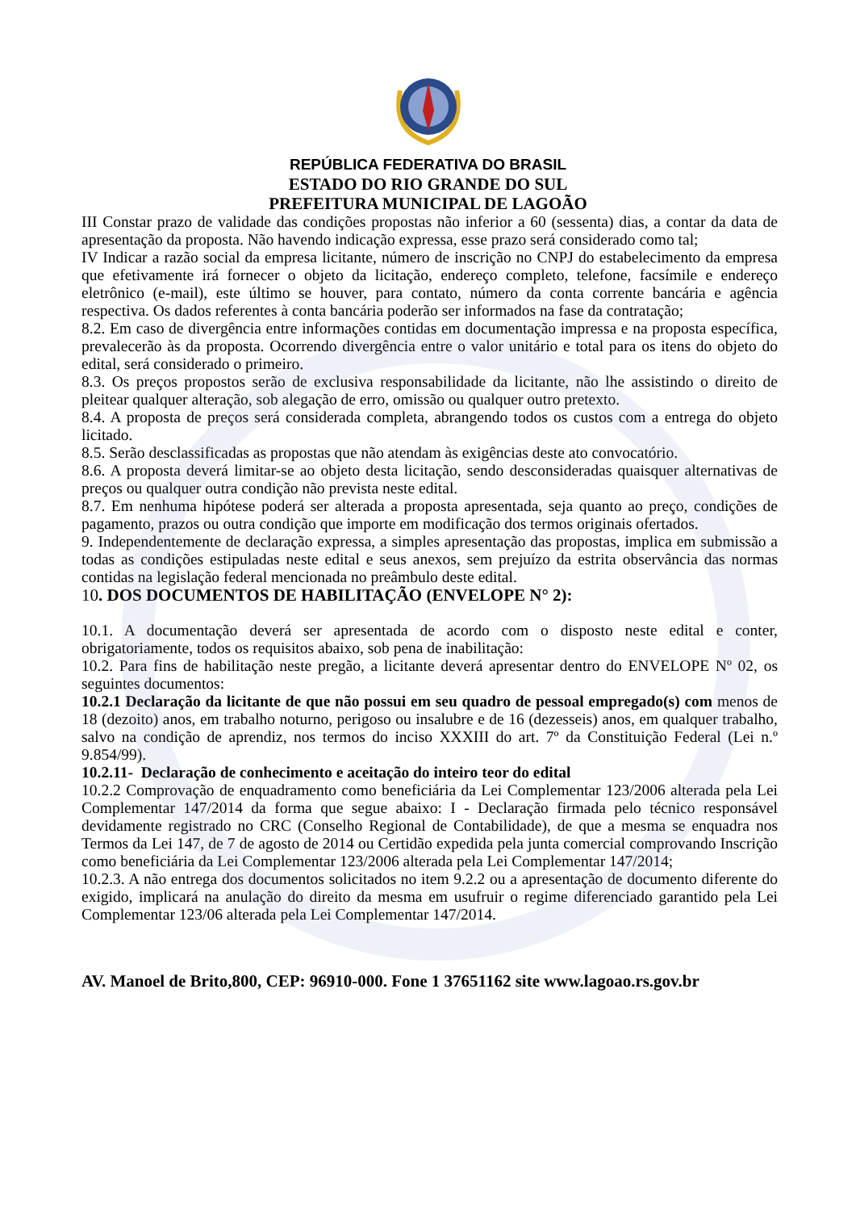REPÚBLICA FEDERATIVA DO BRASIL
ESTADO DO RIO GRANDE DO SUL
PREFEITURA MUNICIPAL DE LAGOÃO
III Constar prazo de validade das condições propostas não inferior a 60 (sessenta) dias, a contar da data de apresentação da proposta. Não havendo indicação expressa, esse prazo será considerado como tal;
IV Indicar a razão social da empresa licitante, número de inscrição no CNPJ do estabelecimento da empresa que efetivamente irá fornecer o objeto da licitação, endereço completo, telefone, facsímile e endereço eletrônico (e-mail), este último se houver, para contato, número da conta corrente bancária e agência respectiva. Os dados referentes à conta bancária poderão ser informados na fase da contratação;
8.2. Em caso de divergência entre informações contidas em documentação impressa e na proposta específica, prevalecerão às da proposta. Ocorrendo divergência entre o valor unitário e total para os itens do objeto do edital, será considerado o primeiro.
8.3. Os preços propostos serão de exclusiva responsabilidade da licitante, não lhe assistindo o direito de pleitear qualquer alteração, sob alegação de erro, omissão ou qualquer outro pretexto.
8.4. A proposta de preços será considerada completa, abrangendo todos os custos com a entrega do objeto licitado.
8.5. Serão desclassificadas as propostas que não atendam às exigências deste ato convocatório.
8.6. A proposta deverá limitar-se ao objeto desta licitação, sendo desconsideradas quaisquer alternativas de preços ou qualquer outra condição não prevista neste edital.
8.7. Em nenhuma hipótese poderá ser alterada a proposta apresentada, seja quanto ao preço, condições de pagamento, prazos ou outra condição que importe em modificação dos termos originais ofertados.
9. Independentemente de declaração expressa, a simples apresentação das propostas, implica em submissão a todas as condições estipuladas neste edital e seus anexos, sem prejuízo da estrita observância das normas contidas na legislação federal mencionada no preâmbulo deste edital.
10. DOS DOCUMENTOS DE HABILITAÇÃO (ENVELOPE N° 2):
10.1. A documentação deverá ser apresentada de acordo com o disposto neste edital e conter, obrigatoriamente, todos os requisitos abaixo, sob pena de inabilitação:
10.2. Para fins de habilitação neste pregão, a licitante deverá apresentar dentro do ENVELOPE Nº 02, os seguintes documentos:
10.2.1 Declaração da licitante de que não possui em seu quadro de pessoal empregado(s) com menos de 18 (dezoito) anos, em trabalho noturno, perigoso ou insalubre e de 16 (dezesseis) anos, em qualquer trabalho, salvo na condição de aprendiz, nos termos do inciso XXXIII do art. 7º da Constituição Federal (Lei n.º 9.854/99).
10.2.11- Declaração de conhecimento e aceitação do inteiro teor do edital
10.2.2 Comprovação de enquadramento como beneficiária da Lei Complementar 123/2006 alterada pela Lei Complementar 147/2014 da forma que segue abaixo: I - Declaração firmada pelo técnico responsável devidamente registrado no CRC (Conselho Regional de Contabilidade), de que a mesma se enquadra nos Termos da Lei 147, de 7 de agosto de 2014 ou Certidão expedida pela junta comercial comprovando Inscrição como beneficiária da Lei Complementar 123/2006 alterada pela Lei Complementar 147/2014;
10.2.3. A não entrega dos documentos solicitados no item 9.2.2 ou a apresentação de documento diferente do exigido, implicará na anulação do direito da mesma em usufruir o regime diferenciado garantido pela Lei Complementar 123/06 alterada pela Lei Complementar 147/2014.
AV. Manoel de Brito,800, CEP: 96910-000. Fone 1 37651162 site www.lagoao.rs.gov.br